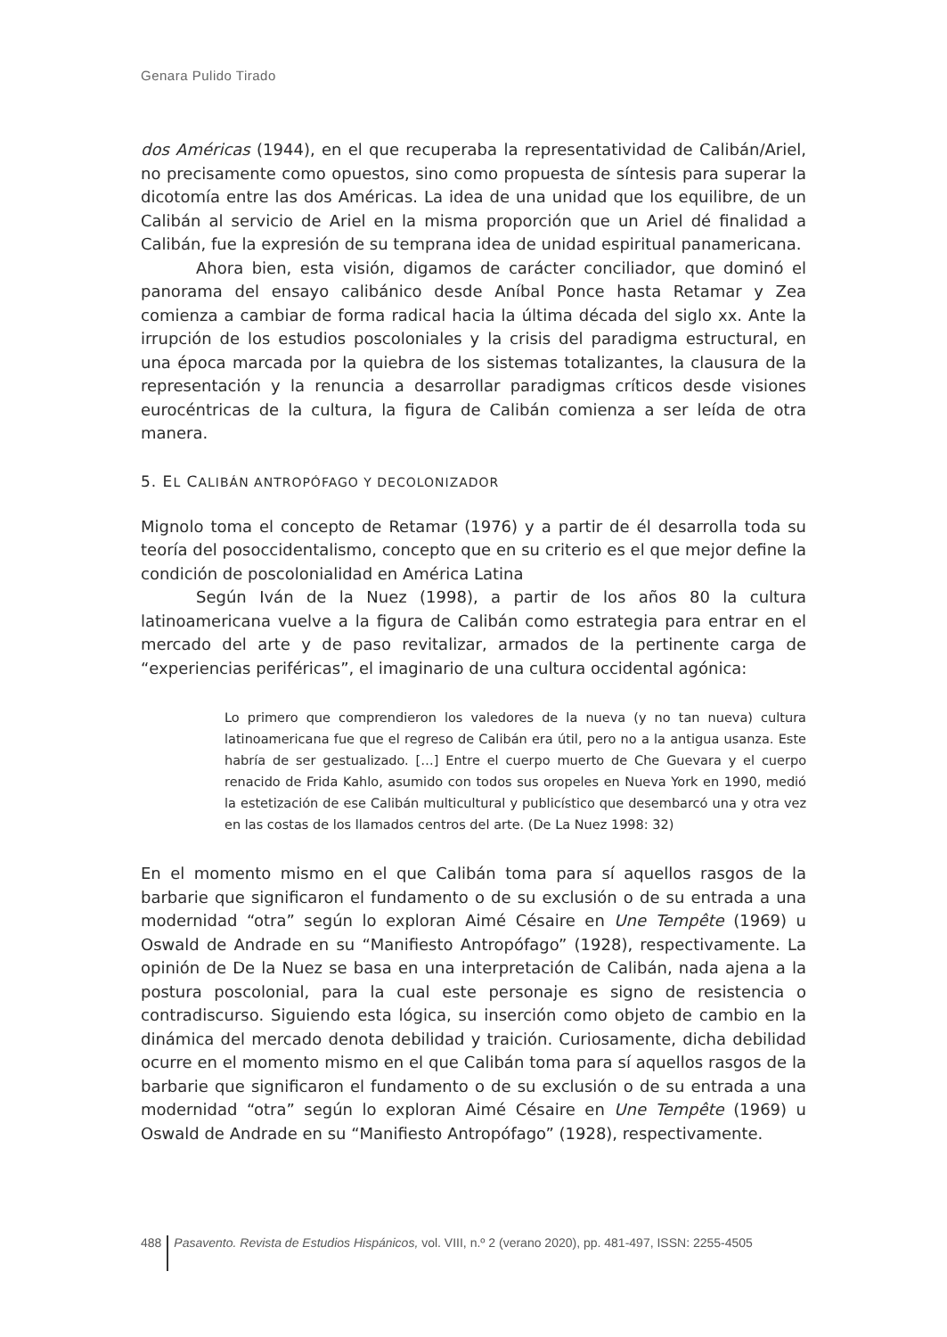Genara Pulido Tirado
dos Américas (1944), en el que recuperaba la representatividad de Calibán/Ariel, no precisamente como opuestos, sino como propuesta de síntesis para superar la dicotomía entre las dos Américas. La idea de una unidad que los equilibre, de un Calibán al servicio de Ariel en la misma proporción que un Ariel dé finalidad a Calibán, fue la expresión de su temprana idea de unidad espiritual panamericana.
Ahora bien, esta visión, digamos de carácter conciliador, que dominó el panorama del ensayo calibánico desde Aníbal Ponce hasta Retamar y Zea comienza a cambiar de forma radical hacia la última década del siglo xx. Ante la irrupción de los estudios poscoloniales y la crisis del paradigma estructural, en una época marcada por la quiebra de los sistemas totalizantes, la clausura de la representación y la renuncia a desarrollar paradigmas críticos desde visiones eurocéntricas de la cultura, la figura de Calibán comienza a ser leída de otra manera.
5. EL CALIBÁN ANTROPÓFAGO Y DECOLONIZADOR
Mignolo toma el concepto de Retamar (1976) y a partir de él desarrolla toda su teoría del posoccidentalismo, concepto que en su criterio es el que mejor define la condición de poscolonialidad en América Latina
Según Iván de la Nuez (1998), a partir de los años 80 la cultura latinoamericana vuelve a la figura de Calibán como estrategia para entrar en el mercado del arte y de paso revitalizar, armados de la pertinente carga de “experiencias periféricas”, el imaginario de una cultura occidental agónica:
Lo primero que comprendieron los valedores de la nueva (y no tan nueva) cultura latinoamericana fue que el regreso de Calibán era útil, pero no a la antigua usanza. Este habría de ser gestualizado. […] Entre el cuerpo muerto de Che Guevara y el cuerpo renacido de Frida Kahlo, asumido con todos sus oropeles en Nueva York en 1990, medió la estetización de ese Calibán multicultural y publicístico que desembarcó una y otra vez en las costas de los llamados centros del arte. (De La Nuez 1998: 32)
En el momento mismo en el que Calibán toma para sí aquellos rasgos de la barbarie que significaron el fundamento o de su exclusión o de su entrada a una modernidad “otra” según lo exploran Aimé Césaire en Une Tempête (1969) u Oswald de Andrade en su “Manifiesto Antropófago” (1928), respectivamente. La opinión de De la Nuez se basa en una interpretación de Calibán, nada ajena a la postura poscolonial, para la cual este personaje es signo de resistencia o contradiscurso. Siguiendo esta lógica, su inserción como objeto de cambio en la dinámica del mercado denota debilidad y traición. Curiosamente, dicha debilidad ocurre en el momento mismo en el que Calibán toma para sí aquellos rasgos de la barbarie que significaron el fundamento o de su exclusión o de su entrada a una modernidad “otra” según lo exploran Aimé Césaire en Une Tempête (1969) u Oswald de Andrade en su “Manifiesto Antropófago” (1928), respectivamente.
488 Pasavento. Revista de Estudios Hispánicos, vol. VIII, n.º 2 (verano 2020), pp. 481-497, ISSN: 2255-4505